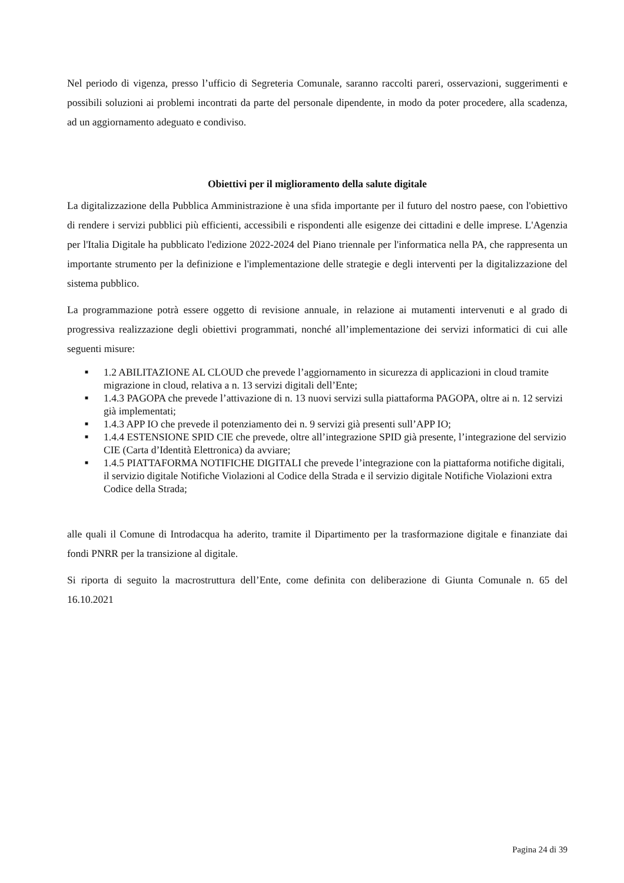Nel periodo di vigenza, presso l’ufficio di Segreteria Comunale, saranno raccolti pareri, osservazioni, suggerimenti e possibili soluzioni ai problemi incontrati da parte del personale dipendente, in modo da poter procedere, alla scadenza, ad un aggiornamento adeguato e condiviso.
Obiettivi per il miglioramento della salute digitale
La digitalizzazione della Pubblica Amministrazione è una sfida importante per il futuro del nostro paese, con l'obiettivo di rendere i servizi pubblici più efficienti, accessibili e rispondenti alle esigenze dei cittadini e delle imprese. L'Agenzia per l'Italia Digitale ha pubblicato l'edizione 2022-2024 del Piano triennale per l'informatica nella PA, che rappresenta un importante strumento per la definizione e l'implementazione delle strategie e degli interventi per la digitalizzazione del sistema pubblico.
La programmazione potrà essere oggetto di revisione annuale, in relazione ai mutamenti intervenuti e al grado di progressiva realizzazione degli obiettivi programmati, nonché all’implementazione dei servizi informatici di cui alle seguenti misure:
■ 1.2 ABILITAZIONE AL CLOUD che prevede l’aggiornamento in sicurezza di applicazioni in cloud tramite migrazione in cloud, relativa a n. 13 servizi digitali dell’Ente;
■ 1.4.3 PAGOPA che prevede l’attivazione di n. 13 nuovi servizi sulla piattaforma PAGOPA, oltre ai n. 12 servizi già implementati;
■ 1.4.3 APP IO che prevede il potenziamento dei n. 9 servizi già presenti sull’APP IO;
■ 1.4.4 ESTENSIONE SPID CIE che prevede, oltre all’integrazione SPID già presente, l’integrazione del servizio CIE (Carta d’Identità Elettronica) da avviare;
■ 1.4.5 PIATTAFORMA NOTIFICHE DIGITALI che prevede l’integrazione con la piattaforma notifiche digitali, il servizio digitale Notifiche Violazioni al Codice della Strada e il servizio digitale Notifiche Violazioni extra Codice della Strada;
alle quali il Comune di Introdacqua ha aderito, tramite il Dipartimento per la trasformazione digitale e finanziate dai fondi PNRR per la transizione al digitale.
Si riporta di seguito la macrostruttura dell’Ente, come definita con deliberazione di Giunta Comunale n. 65 del 16.10.2021
Pagina 24 di 39